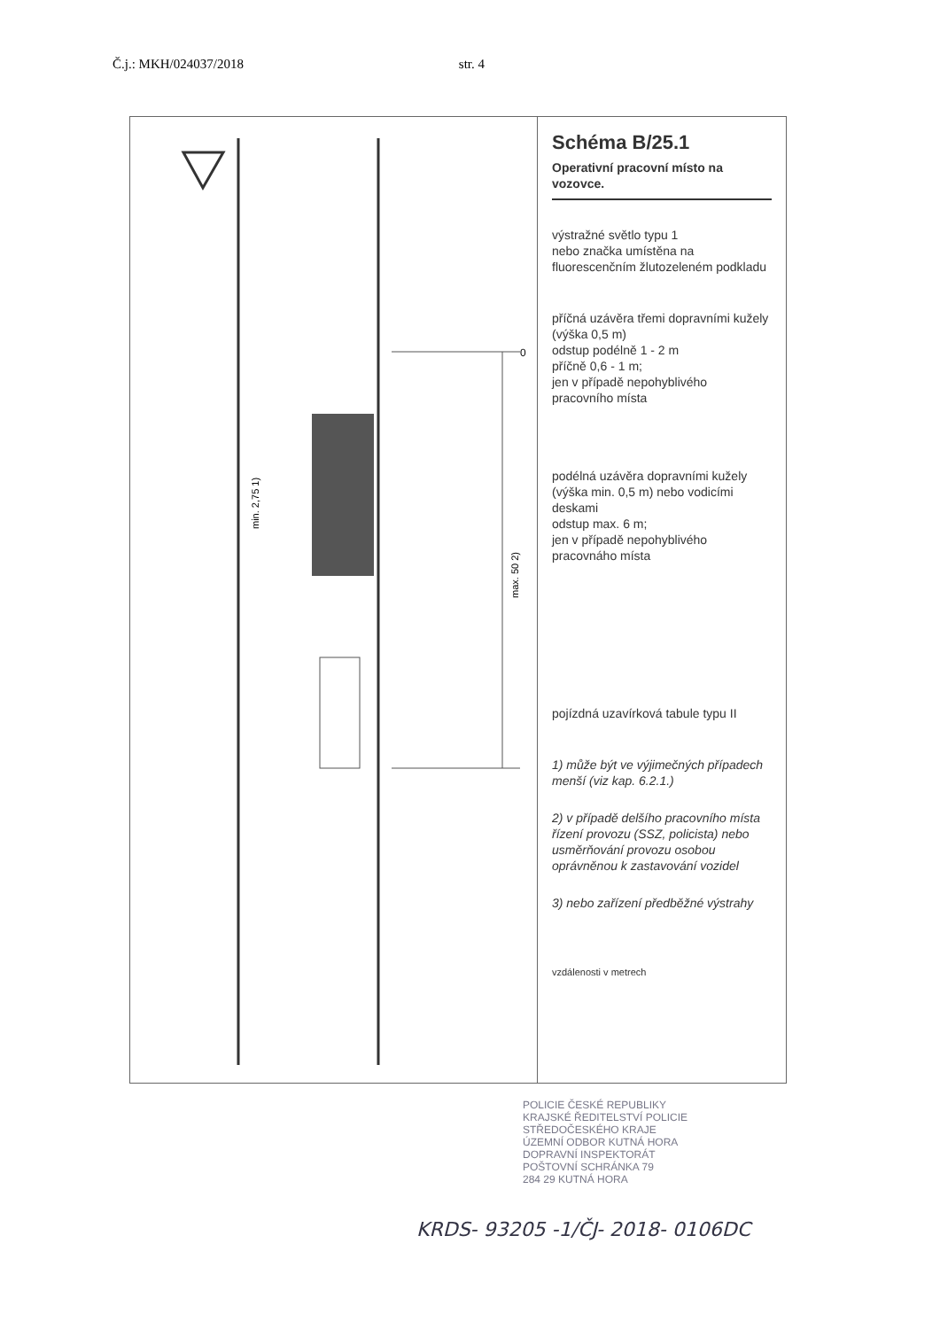Č.j.: MKH/024037/2018 str. 4
0
max. 50 2)
min. 2,75 1)
Schéma B/25.1
Operativní pracovní místo na vozovce.
výstražné světlo typu 1
nebo značka umístěna na fluorescenčním žlutozeleném podkladu
příčná uzávěra třemi dopravními kužely (výška 0,5 m)
odstup podélně 1 - 2 m
příčně 0,6 - 1 m;
jen v případě nepohyblivého pracovního místa
podélná uzávěra dopravními kužely (výška min. 0,5 m) nebo vodicími deskami
odstup max. 6 m;
jen v případě nepohyblivého pracovnáho místa
pojízdná uzavírková tabule typu II
1) může být ve výjimečných případech menší (viz kap. 6.2.1.)
2) v případě delšího pracovního místa řízení provozu (SSZ, policista) nebo usměrňování provozu osobou oprávněnou k zastavování vozidel
3) nebo zařízení předběžné výstrahy
vzdálenosti v metrech
POLICIE ČESKÉ REPUBLIKY
KRAJSKÉ ŘEDITELSTVÍ POLICIE
STŘEDOČESKÉHO KRAJE
ÚZEMNÍ ODBOR KUTNÁ HORA
DOPRAVNÍ INSPEKTORÁT
POŠTOVNÍ SCHRÁNKA 79
284 29 KUTNÁ HORA
KRDS- 93205 -1/ČJ- 2018- 0106DC